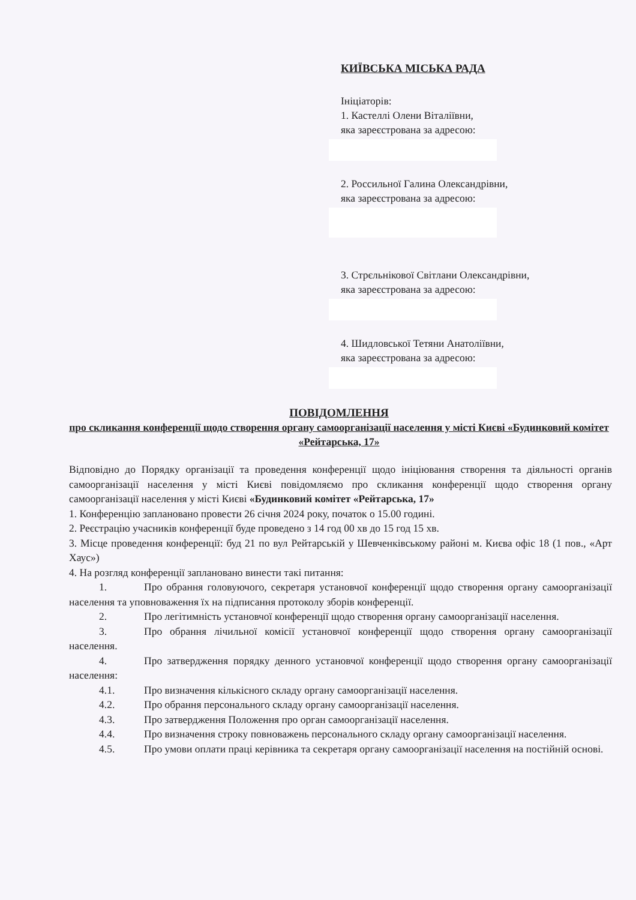КИЇВСЬКА МІСЬКА РАДА
Ініціаторів:
1. Кастеллі Олени Віталіївни,
яка зареєстрована за адресою:
2. Россильної Галина Олександрівни,
яка зареєстрована за адресою:
3. Стрєльнікової Світлани Олександрівни,
яка зареєстрована за адресою:
4. Шидловської Тетяни Анатоліївни,
яка зареєстрована за адресою:
ПОВІДОМЛЕННЯ
про скликання конференції щодо створення органу самоорганізації населення у місті Києві «Будинковий комітет «Рейтарська, 17»
Відповідно до Порядку організації та проведення конференції щодо ініціювання створення та діяльності органів самоорганізації населення у місті Києві повідомляємо про скликання конференції щодо створення органу самоорганізації населення у місті Києві «Будинковий комітет «Рейтарська, 17»
1. Конференцію заплановано провести 26 січня 2024 року, початок о 15.00 годині.
2. Реєстрацію учасників конференції буде проведено з 14 год 00 хв до 15 год 15 хв.
3. Місце проведення конференції: буд 21 по вул Рейтарській у Шевченківському районі м. Києва офіс 18 (1 пов., «Арт Хаус»)
4. На розгляд конференції заплановано винести такі питання:
1. Про обрання головуючого, секретаря установчої конференції щодо створення органу самоорганізації населення та уповноваження їх на підписання протоколу зборів конференції.
2. Про легітимність установчої конференції щодо створення органу самоорганізації населення.
3. Про обрання лічильної комісії установчої конференції щодо створення органу самоорганізації населення.
4. Про затвердження порядку денного установчої конференції щодо створення органу самоорганізації населення:
4.1. Про визначення кількісного складу органу самоорганізації населення.
4.2. Про обрання персонального складу органу самоорганізації населення.
4.3. Про затвердження Положення про орган самоорганізації населення.
4.4. Про визначення строку повноважень персонального складу органу самоорганізації населення.
4.5. Про умови оплати праці керівника та секретаря органу самоорганізації населення на постійній основі.